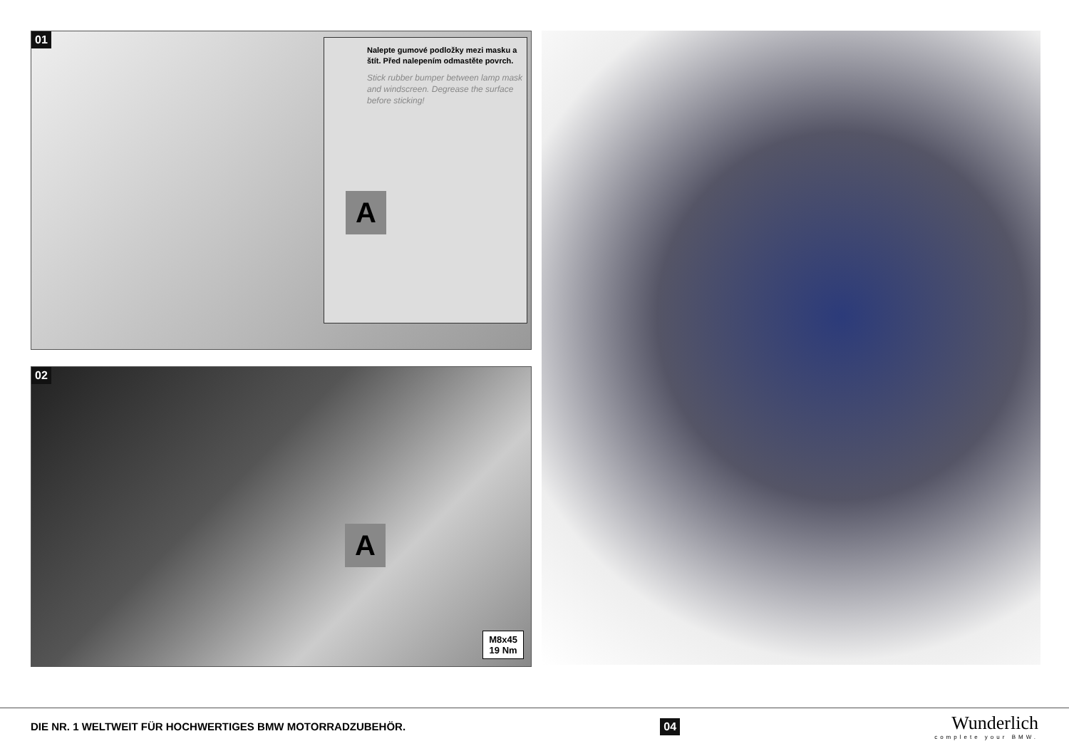01
Nalepte gumové podložky mezi masku a štít. Před nalepením odmastěte povrch.
Stick rubber bumper between lamp mask and windscreen. Degrease the surface before sticking!
A
02
A
M8x45
19 Nm
DIE NR. 1 WELTWEIT FÜR HOCHWERTIGES BMW MOTORRADZUBEHÖR. 04
Wunderlich
complete your BMW.